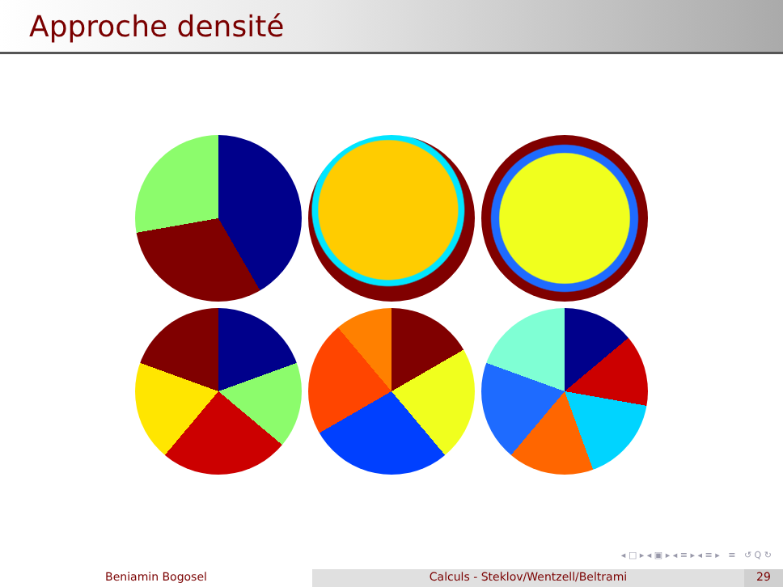Approche densité
◂ □ ▸ ◂ ▣ ▸ ◂ ≡ ▸ ◂ ≡ ▸ ≡ ↺ Q ↻
Beniamin Bogosel Calculs - Steklov/Wentzell/Beltrami 29